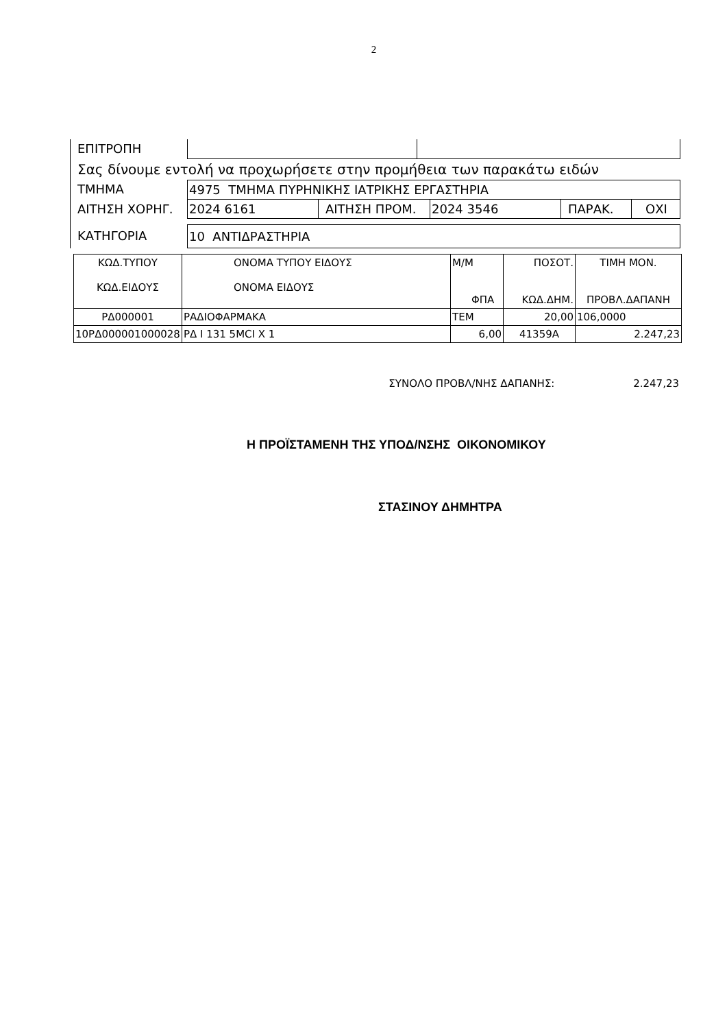2
ΕΠΙΤΡΟΠΗ
Σας δίνουμε εντολή να προχωρήσετε στην προμήθεια των παρακάτω ειδών
ΤΜΗΜΑ 4975 ΤΜΗΜΑ ΠΥΡΗΝΙΚΗΣ ΙΑΤΡΙΚΗΣ ΕΡΓΑΣΤΗΡΙΑ
ΑΙΤΗΣΗ ΧΟΡΗΓ. 2024 6161 ΑΙΤΗΣΗ ΠΡΟΜ. 2024 3546 ΠΑΡΑΚ. ΟΧΙ
ΚΑΤΗΓΟΡΙΑ 10 ΑΝΤΙΔΡΑΣΤΗΡΙΑ
| ΚΩΔ.ΤΥΠΟΥ ΚΩΔ.ΕΙΔΟΥΣ | ΟΝΟΜΑ ΤΥΠΟΥ ΕΙΔΟΥΣ ΟΝΟΜΑ ΕΙΔΟΥΣ | Μ/Μ ΦΠΑ | ΠΟΣΟΤ. ΚΩΔ.ΔΗΜ. | ΤΙΜΗ ΜΟΝ. ΠΡΟΒΛ.ΔΑΠΑΝΗ |
| ΡΔ000001 | ΡΑΔΙΟΦΑΡΜΑΚΑ | ΤΕΜ | 20,00 | 106,0000 |
| 10ΡΔ000001000028 | ΡΔ Ι 131 5MCI X 1 | 6,00 | 41359Α | 2.247,23 |
ΣΥΝΟΛΟ ΠΡΟΒΛ/ΝΗΣ ΔΑΠΑΝΗΣ: 2.247,23
Η ΠΡΟΪΣΤΑΜΕΝΗ ΤΗΣ ΥΠΟΔ/ΝΣΗΣ ΟΙΚΟΝΟΜΙΚΟΥ
ΣΤΑΣΙΝΟΥ ΔΗΜΗΤΡΑ